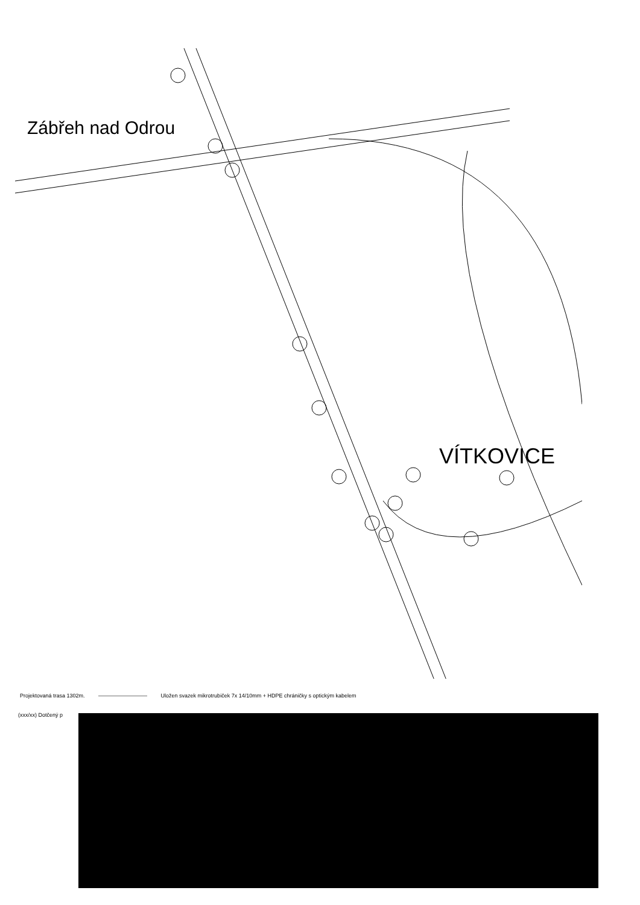Zábřeh nad Odrou
VÍTKOVICE
Projektovaná trasa 1302m. ————————— Uložen svazek mikrotrubiček 7x 14/10mm + HDPE chráničky s optickým kabelem
(xxx/xx) Dotčený p